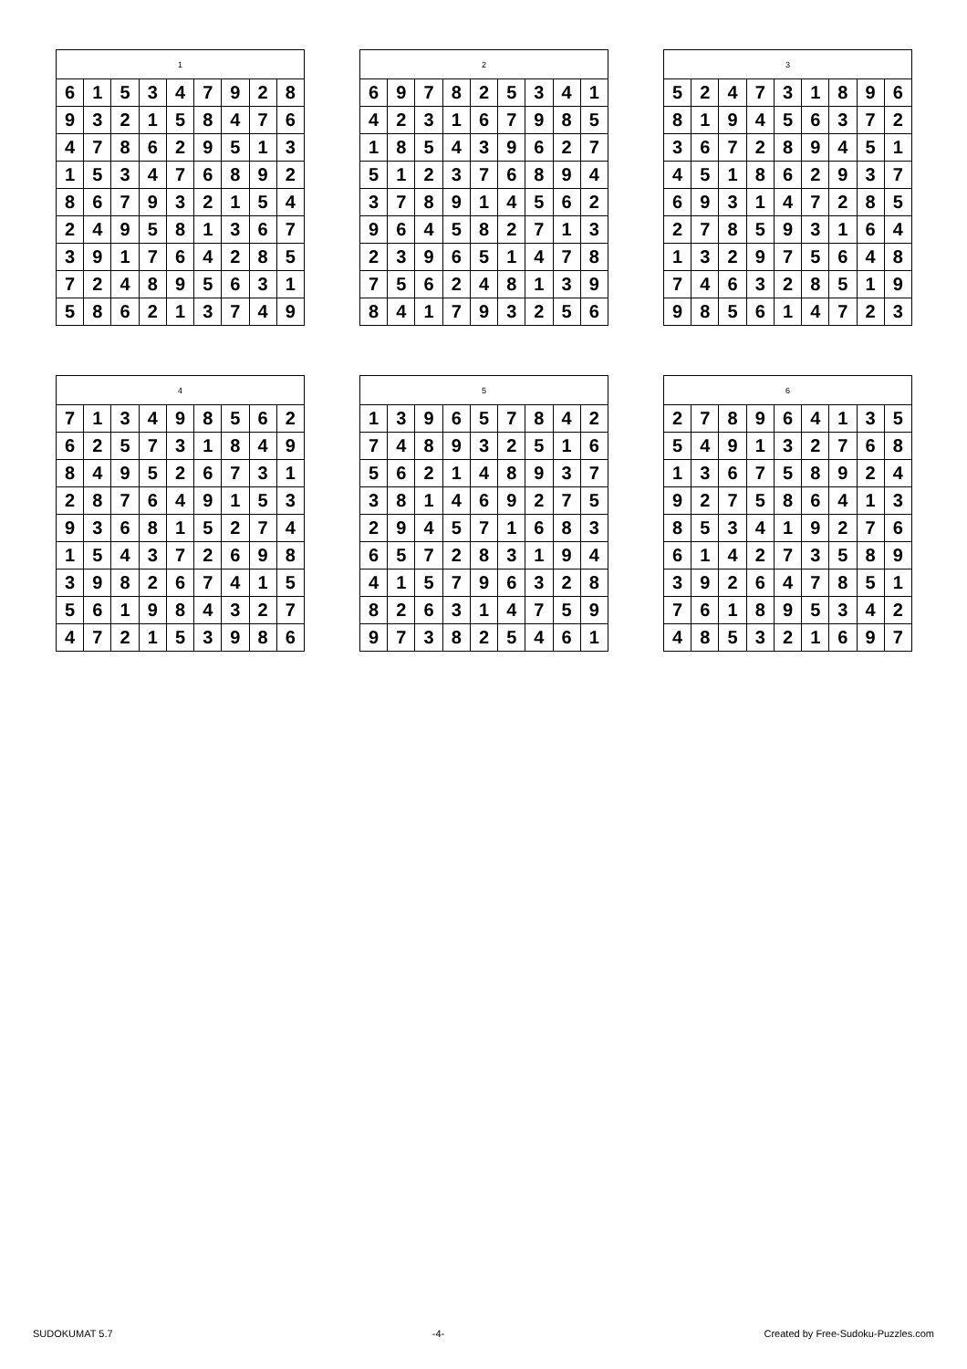| 1 | | | | | | | | |
| --- | --- | --- | --- | --- | --- | --- | --- | --- |
| 6 | 1 | 5 | 3 | 4 | 7 | 9 | 2 | 8 |
| 9 | 3 | 2 | 1 | 5 | 8 | 4 | 7 | 6 |
| 4 | 7 | 8 | 6 | 2 | 9 | 5 | 1 | 3 |
| 1 | 5 | 3 | 4 | 7 | 6 | 8 | 9 | 2 |
| 8 | 6 | 7 | 9 | 3 | 2 | 1 | 5 | 4 |
| 2 | 4 | 9 | 5 | 8 | 1 | 3 | 6 | 7 |
| 3 | 9 | 1 | 7 | 6 | 4 | 2 | 8 | 5 |
| 7 | 2 | 4 | 8 | 9 | 5 | 6 | 3 | 1 |
| 5 | 8 | 6 | 2 | 1 | 3 | 7 | 4 | 9 |
| 2 | | | | | | | | |
| --- | --- | --- | --- | --- | --- | --- | --- | --- |
| 6 | 9 | 7 | 8 | 2 | 5 | 3 | 4 | 1 |
| 4 | 2 | 3 | 1 | 6 | 7 | 9 | 8 | 5 |
| 1 | 8 | 5 | 4 | 3 | 9 | 6 | 2 | 7 |
| 5 | 1 | 2 | 3 | 7 | 6 | 8 | 9 | 4 |
| 3 | 7 | 8 | 9 | 1 | 4 | 5 | 6 | 2 |
| 9 | 6 | 4 | 5 | 8 | 2 | 7 | 1 | 3 |
| 2 | 3 | 9 | 6 | 5 | 1 | 4 | 7 | 8 |
| 7 | 5 | 6 | 2 | 4 | 8 | 1 | 3 | 9 |
| 8 | 4 | 1 | 7 | 9 | 3 | 2 | 5 | 6 |
| 3 | | | | | | | | |
| --- | --- | --- | --- | --- | --- | --- | --- | --- |
| 5 | 2 | 4 | 7 | 3 | 1 | 8 | 9 | 6 |
| 8 | 1 | 9 | 4 | 5 | 6 | 3 | 7 | 2 |
| 3 | 6 | 7 | 2 | 8 | 9 | 4 | 5 | 1 |
| 4 | 5 | 1 | 8 | 6 | 2 | 9 | 3 | 7 |
| 6 | 9 | 3 | 1 | 4 | 7 | 2 | 8 | 5 |
| 2 | 7 | 8 | 5 | 9 | 3 | 1 | 6 | 4 |
| 1 | 3 | 2 | 9 | 7 | 5 | 6 | 4 | 8 |
| 7 | 4 | 6 | 3 | 2 | 8 | 5 | 1 | 9 |
| 9 | 8 | 5 | 6 | 1 | 4 | 7 | 2 | 3 |
| 4 | | | | | | | | |
| --- | --- | --- | --- | --- | --- | --- | --- | --- |
| 7 | 1 | 3 | 4 | 9 | 8 | 5 | 6 | 2 |
| 6 | 2 | 5 | 7 | 3 | 1 | 8 | 4 | 9 |
| 8 | 4 | 9 | 5 | 2 | 6 | 7 | 3 | 1 |
| 2 | 8 | 7 | 6 | 4 | 9 | 1 | 5 | 3 |
| 9 | 3 | 6 | 8 | 1 | 5 | 2 | 7 | 4 |
| 1 | 5 | 4 | 3 | 7 | 2 | 6 | 9 | 8 |
| 3 | 9 | 8 | 2 | 6 | 7 | 4 | 1 | 5 |
| 5 | 6 | 1 | 9 | 8 | 4 | 3 | 2 | 7 |
| 4 | 7 | 2 | 1 | 5 | 3 | 9 | 8 | 6 |
| 5 | | | | | | | | |
| --- | --- | --- | --- | --- | --- | --- | --- | --- |
| 1 | 3 | 9 | 6 | 5 | 7 | 8 | 4 | 2 |
| 7 | 4 | 8 | 9 | 3 | 2 | 5 | 1 | 6 |
| 5 | 6 | 2 | 1 | 4 | 8 | 9 | 3 | 7 |
| 3 | 8 | 1 | 4 | 6 | 9 | 2 | 7 | 5 |
| 2 | 9 | 4 | 5 | 7 | 1 | 6 | 8 | 3 |
| 6 | 5 | 7 | 2 | 8 | 3 | 1 | 9 | 4 |
| 4 | 1 | 5 | 7 | 9 | 6 | 3 | 2 | 8 |
| 8 | 2 | 6 | 3 | 1 | 4 | 7 | 5 | 9 |
| 9 | 7 | 3 | 8 | 2 | 5 | 4 | 6 | 1 |
| 6 | | | | | | | | |
| --- | --- | --- | --- | --- | --- | --- | --- | --- |
| 2 | 7 | 8 | 9 | 6 | 4 | 1 | 3 | 5 |
| 5 | 4 | 9 | 1 | 3 | 2 | 7 | 6 | 8 |
| 1 | 3 | 6 | 7 | 5 | 8 | 9 | 2 | 4 |
| 9 | 2 | 7 | 5 | 8 | 6 | 4 | 1 | 3 |
| 8 | 5 | 3 | 4 | 1 | 9 | 2 | 7 | 6 |
| 6 | 1 | 4 | 2 | 7 | 3 | 5 | 8 | 9 |
| 3 | 9 | 2 | 6 | 4 | 7 | 8 | 5 | 1 |
| 7 | 6 | 1 | 8 | 9 | 5 | 3 | 4 | 2 |
| 4 | 8 | 5 | 3 | 2 | 1 | 6 | 9 | 7 |
SUDOKUMAT 5.7 -4- Created by Free-Sudoku-Puzzles.com